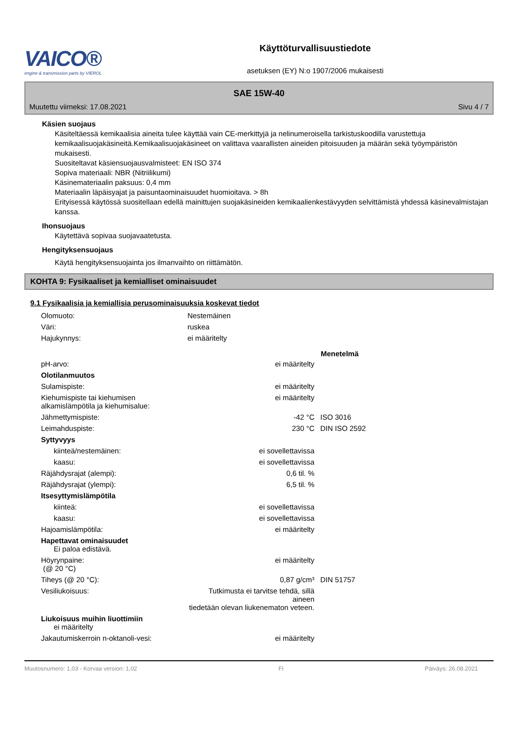VAICO®
engine & transmission parts by VIEROL
Käyttöturvallisuustiedote
asetuksen (EY) N:o 1907/2006 mukaisesti
SAE 15W-40
Muutettu viimeksi: 17.08.2021 Sivu 4 / 7
Käsien suojaus
Käsiteltäessä kemikaalisia aineita tulee käyttää vain CE-merkittyjä ja nelinumeroisella tarkistuskoodilla varustettuja kemikaalisuojakäsineitä.Kemikaalisuojakäsineet on valittava vaarallisten aineiden pitoisuuden ja määrän sekä työympäristön mukaisesti.
Suositeltavat käsiensuojausvalmisteet: EN ISO 374
Sopiva materiaali: NBR (Nitriilikumi)
Käsinemateriaalin paksuus: 0,4 mm
Materiaalin läpäisyajat ja paisuntaominaisuudet huomioitava. > 8h
Erityisessä käytössä suositellaan edellä mainittujen suojakäsineiden kemikaalienkestävyyden selvittämistä yhdessä käsinevalmistajan kanssa.
Ihonsuojaus
Käytettävä sopivaa suojavaatetusta.
Hengityksensuojaus
Käytä hengityksensuojainta jos ilmanvaihto on riittämätön.
KOHTA 9: Fysikaaliset ja kemialliset ominaisuudet
9.1 Fysikaalisia ja kemiallisia perusominaisuuksia koskevat tiedot
| Olomuoto: | Nestemäinen | | |
| Väri: | ruskea | | |
| Hajukynnys: | ei määritelty | | |
| | | | Menetelmä |
| pH-arvo: | | ei määritelty | |
| Olotilanmuutos | | | |
| Sulamispiste: | | ei määritelty | |
| Kiehumispiste tai kiehumisen alkamislämpötila ja kiehumisalue: | | ei määritelty | |
| Jähmettymispiste: | | -42 °C | ISO 3016 |
| Leimahduspiste: | | 230 °C | DIN ISO 2592 |
| Syttyvyys | | | |
| kiinteä/nestemäinen: | | ei sovellettavissa | |
| kaasu: | | ei sovellettavissa | |
| Räjähdysrajat (alempi): | | 0,6 til. % | |
| Räjähdysrajat (ylempi): | | 6,5 til. % | |
| Itsesyttymislämpötila | | | |
| kiinteä: | | ei sovellettavissa | |
| kaasu: | | ei sovellettavissa | |
| Hajoamislämpötila: | | ei määritelty | |
| Hapettavat ominaisuudet Ei paloa edistävä. | | | |
| Höyrynpaine: (@ 20 °C) | | ei määritelty | |
| Tiheys (@ 20 °C): | | 0,87 g/cm³ | DIN 51757 |
| Vesiliukoisuus: | Tutkimusta ei tarvitse tehdä, sillä aineen tiedetään olevan liukenematon veteen. | | |
| Liukoisuus muihin liuottimiin ei määritelty | | | |
| Jakautumiskerroin n-oktanoli-vesi: | | ei määritelty | |
Muutosnumero: 1,03 - Korvaa version: 1,02 FI Päiväys: 26.08.2021